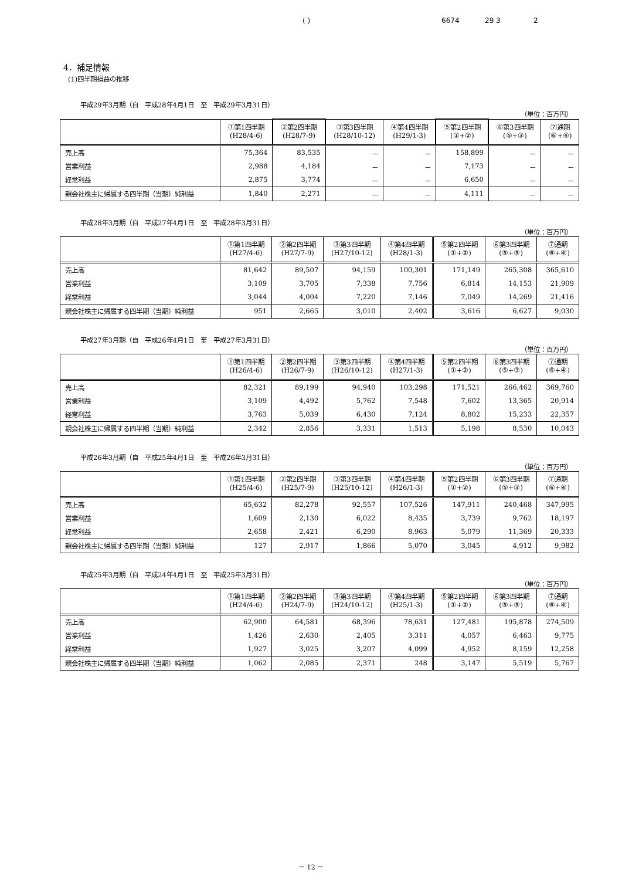( ) 6674 29 3 2
4．補足情報
(1)四半期損益の推移
平成29年3月期（自　平成28年4月1日　至　平成29年3月31日）
（単位：百万円）
| | ①第1四半期 (H28/4-6) | ②第2四半期 (H28/7-9) | ③第3四半期 (H28/10-12) | ④第4四半期 (H29/1-3) | ⑤第2四半期 (①+②) | ⑥第3四半期 (⑤+③) | ⑦通期 (⑥+④) |
| --- | --- | --- | --- | --- | --- | --- | --- |
| 売上高 | 75,364 | 83,535 | － | － | 158,899 | － | － |
| 営業利益 | 2,988 | 4,184 | － | － | 7,173 | － | － |
| 経常利益 | 2,875 | 3,774 | － | － | 6,650 | － | － |
| 親会社株主に帰属する四半期（当期）純利益 | 1,840 | 2,271 | － | － | 4,111 | － | － |
平成28年3月期（自　平成27年4月1日　至　平成28年3月31日）
（単位：百万円）
| | ①第1四半期 (H27/4-6) | ②第2四半期 (H27/7-9) | ③第3四半期 (H27/10-12) | ④第4四半期 (H28/1-3) | ⑤第2四半期 (①+②) | ⑥第3四半期 (⑤+③) | ⑦通期 (⑥+④) |
| --- | --- | --- | --- | --- | --- | --- | --- |
| 売上高 | 81,642 | 89,507 | 94,159 | 100,301 | 171,149 | 265,308 | 365,610 |
| 営業利益 | 3,109 | 3,705 | 7,338 | 7,756 | 6,814 | 14,153 | 21,909 |
| 経常利益 | 3,044 | 4,004 | 7,220 | 7,146 | 7,049 | 14,269 | 21,416 |
| 親会社株主に帰属する四半期（当期）純利益 | 951 | 2,665 | 3,010 | 2,402 | 3,616 | 6,627 | 9,030 |
平成27年3月期（自　平成26年4月1日　至　平成27年3月31日）
（単位：百万円）
| | ①第1四半期 (H26/4-6) | ②第2四半期 (H26/7-9) | ③第3四半期 (H26/10-12) | ④第4四半期 (H27/1-3) | ⑤第2四半期 (①+②) | ⑥第3四半期 (⑤+③) | ⑦通期 (⑥+④) |
| --- | --- | --- | --- | --- | --- | --- | --- |
| 売上高 | 82,321 | 89,199 | 94,940 | 103,298 | 171,521 | 266,462 | 369,760 |
| 営業利益 | 3,109 | 4,492 | 5,762 | 7,548 | 7,602 | 13,365 | 20,914 |
| 経常利益 | 3,763 | 5,039 | 6,430 | 7,124 | 8,802 | 15,233 | 22,357 |
| 親会社株主に帰属する四半期（当期）純利益 | 2,342 | 2,856 | 3,331 | 1,513 | 5,198 | 8,530 | 10,043 |
平成26年3月期（自　平成25年4月1日　至　平成26年3月31日）
（単位：百万円）
| | ①第1四半期 (H25/4-6) | ②第2四半期 (H25/7-9) | ③第3四半期 (H25/10-12) | ④第4四半期 (H26/1-3) | ⑤第2四半期 (①+②) | ⑥第3四半期 (⑤+③) | ⑦通期 (⑥+④) |
| --- | --- | --- | --- | --- | --- | --- | --- |
| 売上高 | 65,632 | 82,278 | 92,557 | 107,526 | 147,911 | 240,468 | 347,995 |
| 営業利益 | 1,609 | 2,130 | 6,022 | 8,435 | 3,739 | 9,762 | 18,197 |
| 経常利益 | 2,658 | 2,421 | 6,290 | 8,963 | 5,079 | 11,369 | 20,333 |
| 親会社株主に帰属する四半期（当期）純利益 | 127 | 2,917 | 1,866 | 5,070 | 3,045 | 4,912 | 9,982 |
平成25年3月期（自　平成24年4月1日　至　平成25年3月31日）
（単位：百万円）
| | ①第1四半期 (H24/4-6) | ②第2四半期 (H24/7-9) | ③第3四半期 (H24/10-12) | ④第4四半期 (H25/1-3) | ⑤第2四半期 (①+②) | ⑥第3四半期 (⑤+③) | ⑦通期 (⑥+④) |
| --- | --- | --- | --- | --- | --- | --- | --- |
| 売上高 | 62,900 | 64,581 | 68,396 | 78,631 | 127,481 | 195,878 | 274,509 |
| 営業利益 | 1,426 | 2,630 | 2,405 | 3,311 | 4,057 | 6,463 | 9,775 |
| 経常利益 | 1,927 | 3,025 | 3,207 | 4,099 | 4,952 | 8,159 | 12,258 |
| 親会社株主に帰属する四半期（当期）純利益 | 1,062 | 2,085 | 2,371 | 248 | 3,147 | 5,519 | 5,767 |
－ 12 －